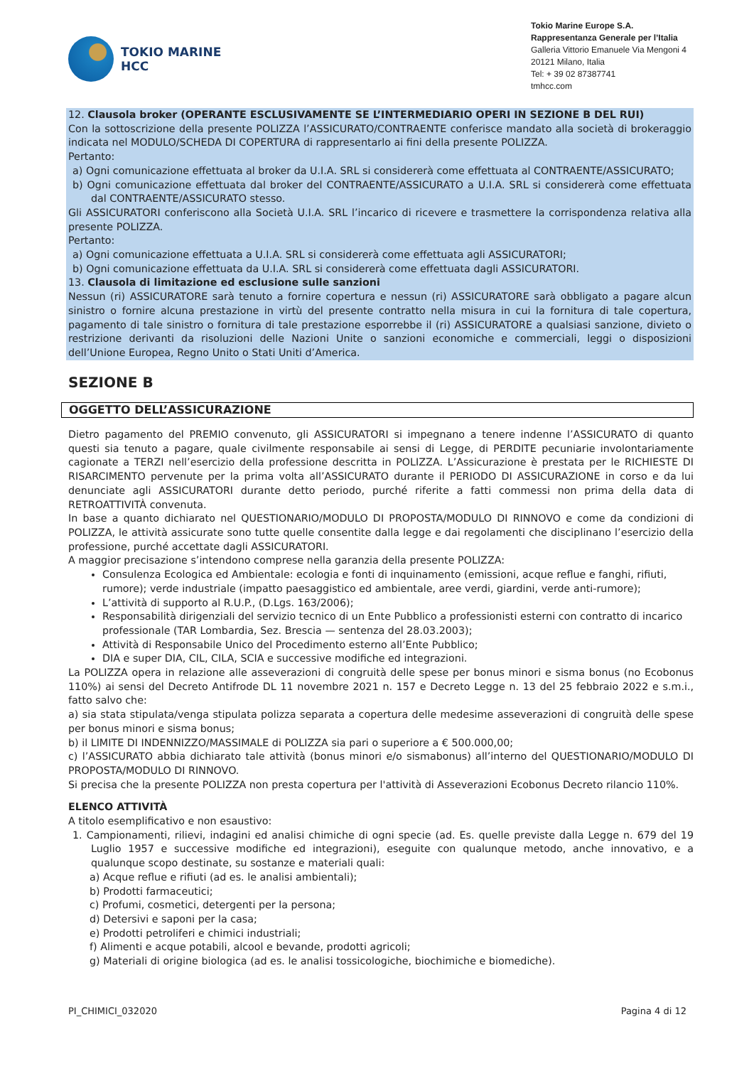TOKIO MARINE
HCC
Tokio Marine Europe S.A.
Rappresentanza Generale per l’Italia
Galleria Vittorio Emanuele Via Mengoni 4
20121 Milano, Italia
Tel: + 39 02 87387741
tmhcc.com
12. Clausola broker (OPERANTE ESCLUSIVAMENTE SE L’INTERMEDIARIO OPERI IN SEZIONE B DEL RUI)
Con la sottoscrizione della presente POLIZZA l’ASSICURATO/CONTRAENTE conferisce mandato alla società di brokeraggio indicata nel MODULO/SCHEDA DI COPERTURA di rappresentarlo ai fini della presente POLIZZA.
Pertanto:
a) Ogni comunicazione effettuata al broker da U.I.A. SRL si considererà come effettuata al CONTRAENTE/ASSICURATO;
b) Ogni comunicazione effettuata dal broker del CONTRAENTE/ASSICURATO a U.I.A. SRL si considererà come effettuata dal CONTRAENTE/ASSICURATO stesso.
Gli ASSICURATORI conferiscono alla Società U.I.A. SRL l’incarico di ricevere e trasmettere la corrispondenza relativa alla presente POLIZZA.
Pertanto:
a) Ogni comunicazione effettuata a U.I.A. SRL si considererà come effettuata agli ASSICURATORI;
b) Ogni comunicazione effettuata da U.I.A. SRL si considererà come effettuata dagli ASSICURATORI.
13. Clausola di limitazione ed esclusione sulle sanzioni
Nessun (ri) ASSICURATORE sarà tenuto a fornire copertura e nessun (ri) ASSICURATORE sarà obbligato a pagare alcun sinistro o fornire alcuna prestazione in virtù del presente contratto nella misura in cui la fornitura di tale copertura, pagamento di tale sinistro o fornitura di tale prestazione esporrebbe il (ri) ASSICURATORE a qualsiasi sanzione, divieto o restrizione derivanti da risoluzioni delle Nazioni Unite o sanzioni economiche e commerciali, leggi o disposizioni dell’Unione Europea, Regno Unito o Stati Uniti d’America.
SEZIONE B
OGGETTO DELL’ASSICURAZIONE
Dietro pagamento del PREMIO convenuto, gli ASSICURATORI si impegnano a tenere indenne l’ASSICURATO di quanto questi sia tenuto a pagare, quale civilmente responsabile ai sensi di Legge, di PERDITE pecuniarie involontariamente cagionate a TERZI nell’esercizio della professione descritta in POLIZZA. L’Assicurazione è prestata per le RICHIESTE DI RISARCIMENTO pervenute per la prima volta all’ASSICURATO durante il PERIODO DI ASSICURAZIONE in corso e da lui denunciate agli ASSICURATORI durante detto periodo, purché riferite a fatti commessi non prima della data di RETROATTIVITÀ convenuta.
In base a quanto dichiarato nel QUESTIONARIO/MODULO DI PROPOSTA/MODULO DI RINNOVO e come da condizioni di POLIZZA, le attività assicurate sono tutte quelle consentite dalla legge e dai regolamenti che disciplinano l’esercizio della professione, purché accettate dagli ASSICURATORI.
A maggior precisazione s’intendono comprese nella garanzia della presente POLIZZA:
Consulenza Ecologica ed Ambientale: ecologia e fonti di inquinamento (emissioni, acque reflue e fanghi, rifiuti, rumore); verde industriale (impatto paesaggistico ed ambientale, aree verdi, giardini, verde anti-rumore);
L’attività di supporto al R.U.P., (D.Lgs. 163/2006);
Responsabilità dirigenziali del servizio tecnico di un Ente Pubblico a professionisti esterni con contratto di incarico professionale (TAR Lombardia, Sez. Brescia — sentenza del 28.03.2003);
Attività di Responsabile Unico del Procedimento esterno all’Ente Pubblico;
DIA e super DIA, CIL, CILA, SCIA e successive modifiche ed integrazioni.
La POLIZZA opera in relazione alle asseverazioni di congruità delle spese per bonus minori e sisma bonus (no Ecobonus 110%) ai sensi del Decreto Antifrode DL 11 novembre 2021 n. 157 e Decreto Legge n. 13 del 25 febbraio 2022 e s.m.i., fatto salvo che:
a) sia stata stipulata/venga stipulata polizza separata a copertura delle medesime asseverazioni di congruità delle spese per bonus minori e sisma bonus;
b) il LIMITE DI INDENNIZZO/MASSIMALE di POLIZZA sia pari o superiore a € 500.000,00;
c) l’ASSICURATO abbia dichiarato tale attività (bonus minori e/o sismabonus) all’interno del QUESTIONARIO/MODULO DI PROPOSTA/MODULO DI RINNOVO.
Si precisa che la presente POLIZZA non presta copertura per l'attività di Asseverazioni Ecobonus Decreto rilancio 110%.
ELENCO ATTIVITÀ
A titolo esemplificativo e non esaustivo:
1. Campionamenti, rilievi, indagini ed analisi chimiche di ogni specie (ad. Es. quelle previste dalla Legge n. 679 del 19 Luglio 1957 e successive modifiche ed integrazioni), eseguite con qualunque metodo, anche innovativo, e a qualunque scopo destinate, su sostanze e materiali quali:
a) Acque reflue e rifiuti (ad es. le analisi ambientali);
b) Prodotti farmaceutici;
c) Profumi, cosmetici, detergenti per la persona;
d) Detersivi e saponi per la casa;
e) Prodotti petroliferi e chimici industriali;
f) Alimenti e acque potabili, alcool e bevande, prodotti agricoli;
g) Materiali di origine biologica (ad es. le analisi tossicologiche, biochimiche e biomediche).
PI_CHIMICI_032020 Pagina 4 di 12